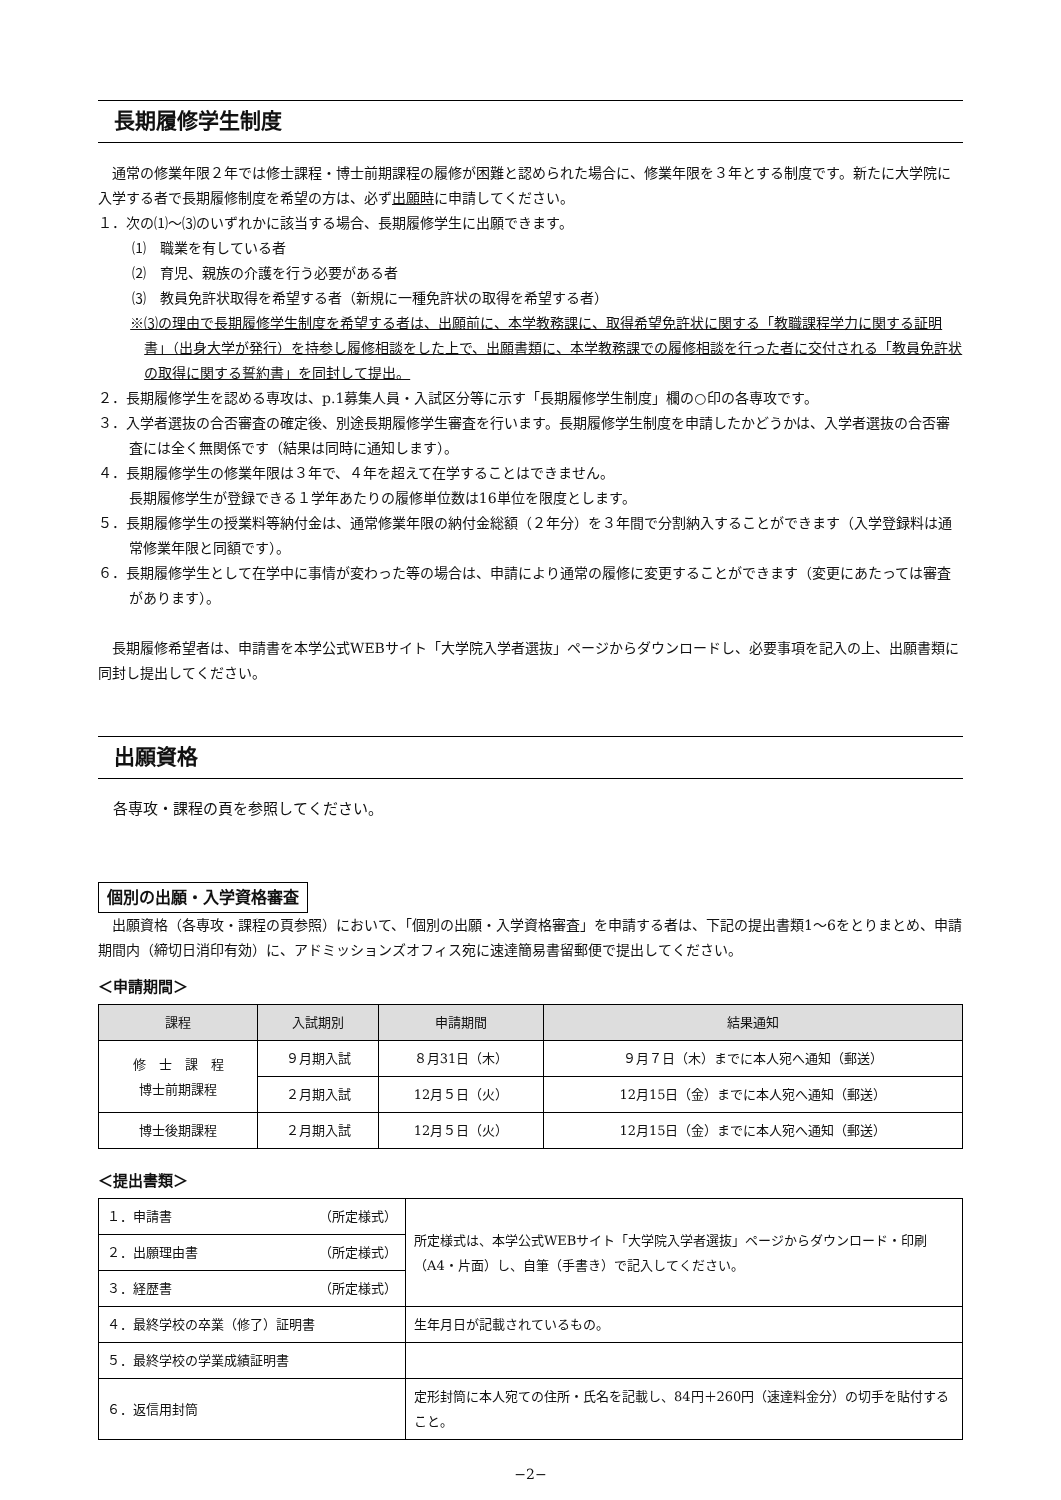長期履修学生制度
通常の修業年限２年では修士課程・博士前期課程の履修が困難と認められた場合に、修業年限を３年とする制度です。新たに大学院に入学する者で長期履修制度を希望の方は、必ず出願時に申請してください。
１．次の⑴〜⑶のいずれかに該当する場合、長期履修学生に出願できます。
⑴　職業を有している者
⑵　育児、親族の介護を行う必要がある者
⑶　教員免許状取得を希望する者（新規に一種免許状の取得を希望する者）
※⑶の理由で長期履修学生制度を希望する者は、出願前に、本学教務課に、取得希望免許状に関する「教職課程学力に関する証明書」（出身大学が発行）を持参し履修相談をした上で、出願書類に、本学教務課での履修相談を行った者に交付される「教員免許状の取得に関する誓約書」を同封して提出。
２．長期履修学生を認める専攻は、p.1募集人員・入試区分等に示す「長期履修学生制度」欄の○印の各専攻です。
３．入学者選抜の合否審査の確定後、別途長期履修学生審査を行います。長期履修学生制度を申請したかどうかは、入学者選抜の合否審査には全く無関係です（結果は同時に通知します）。
４．長期履修学生の修業年限は３年で、４年を超えて在学することはできません。
長期履修学生が登録できる１学年あたりの履修単位数は16単位を限度とします。
５．長期履修学生の授業料等納付金は、通常修業年限の納付金総額（２年分）を３年間で分割納入することができます（入学登録料は通常修業年限と同額です）。
６．長期履修学生として在学中に事情が変わった等の場合は、申請により通常の履修に変更することができます（変更にあたっては審査があります）。
長期履修希望者は、申請書を本学公式WEBサイト「大学院入学者選抜」ページからダウンロードし、必要事項を記入の上、出願書類に同封し提出してください。
出願資格
各専攻・課程の頁を参照してください。
個別の出願・入学資格審査
出願資格（各専攻・課程の頁参照）において、「個別の出願・入学資格審査」を申請する者は、下記の提出書類1〜6をとりまとめ、申請期間内（締切日消印有効）に、アドミッションズオフィス宛に速達簡易書留郵便で提出してください。
＜申請期間＞
| 課程 | 入試期別 | 申請期間 | 結果通知 |
| --- | --- | --- | --- |
| 修 士 課 程 博士前期課程 | ９月期入試 | ８月31日（木） | ９月７日（木）までに本人宛へ通知（郵送） |
| | ２月期入試 | 12月５日（火） | 12月15日（金）までに本人宛へ通知（郵送） |
| 博士後期課程 | ２月期入試 | 12月５日（火） | 12月15日（金）までに本人宛へ通知（郵送） |
＜提出書類＞
| １．申請書 （所定様式） | 所定様式は、本学公式WEBサイト「大学院入学者選抜」ページからダウンロード・印刷（A4・片面）し、自筆（手書き）で記入してください。 |
| ２．出願理由書 （所定様式） | |
| ３．経歴書 （所定様式） | |
| ４．最終学校の卒業（修了）証明書 | 生年月日が記載されているもの。 |
| ５．最終学校の学業成績証明書 | |
| ６．返信用封筒 | 定形封筒に本人宛ての住所・氏名を記載し、84円＋260円（速達料金分）の切手を貼付すること。 |
−2−